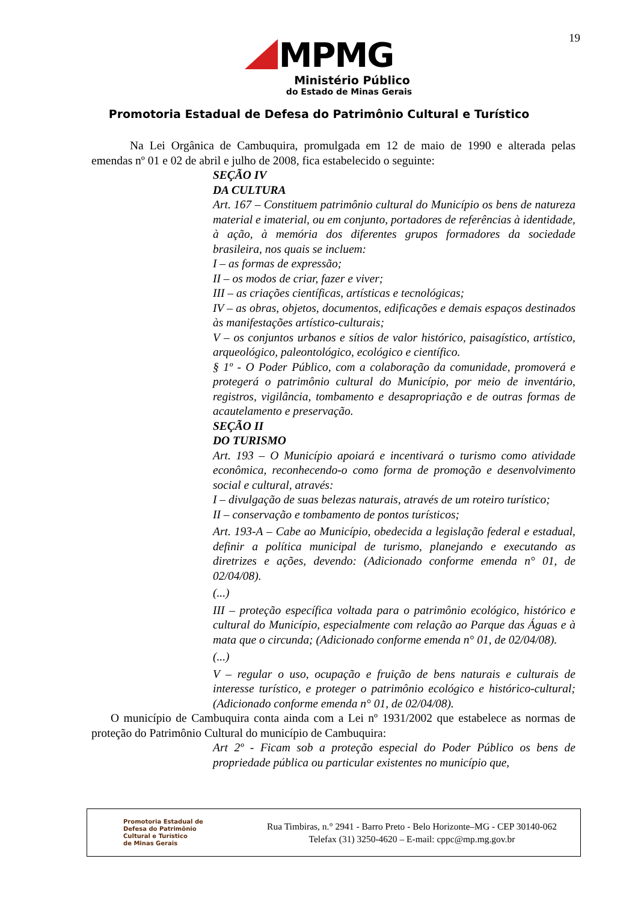19
MPMG
Ministério Público
do Estado de Minas Gerais
Promotoria Estadual de Defesa do Patrimônio Cultural e Turístico
Na Lei Orgânica de Cambuquira, promulgada em 12 de maio de 1990 e alterada pelas emendas nº 01 e 02 de abril e julho de 2008, fica estabelecido o seguinte:
SEÇÃO IV
DA CULTURA
Art. 167 – Constituem patrimônio cultural do Município os bens de natureza material e imaterial, ou em conjunto, portadores de referências à identidade, à ação, à memória dos diferentes grupos formadores da sociedade brasileira, nos quais se incluem:
I – as formas de expressão;
II – os modos de criar, fazer e viver;
III – as criações científicas, artísticas e tecnológicas;
IV – as obras, objetos, documentos, edificações e demais espaços destinados às manifestações artístico-culturais;
V – os conjuntos urbanos e sítios de valor histórico, paisagístico, artístico, arqueológico, paleontológico, ecológico e científico.
§ 1º - O Poder Público, com a colaboração da comunidade, promoverá e protegerá o patrimônio cultural do Município, por meio de inventário, registros, vigilância, tombamento e desapropriação e de outras formas de acautelamento e preservação.
SEÇÃO II
DO TURISMO
Art. 193 – O Município apoiará e incentivará o turismo como atividade econômica, reconhecendo-o como forma de promoção e desenvolvimento social e cultural, através:
I – divulgação de suas belezas naturais, através de um roteiro turístico;
II – conservação e tombamento de pontos turísticos;
Art. 193-A – Cabe ao Município, obedecida a legislação federal e estadual, definir a política municipal de turismo, planejando e executando as diretrizes e ações, devendo: (Adicionado conforme emenda n° 01, de 02/04/08).
(...)
III – proteção específica voltada para o patrimônio ecológico, histórico e cultural do Município, especialmente com relação ao Parque das Águas e à mata que o circunda; (Adicionado conforme emenda n° 01, de 02/04/08).
(...)
V – regular o uso, ocupação e fruição de bens naturais e culturais de interesse turístico, e proteger o patrimônio ecológico e histórico-cultural; (Adicionado conforme emenda n° 01, de 02/04/08).
O município de Cambuquira conta ainda com a Lei nº 1931/2002 que estabelece as normas de proteção do Patrimônio Cultural do município de Cambuquira:
Art 2º - Ficam sob a proteção especial do Poder Público os bens de propriedade pública ou particular existentes no município que,
Promotoria Estadual de
Defesa do Patrimônio
Cultural e Turístico
de Minas Gerais
Rua Timbiras, n.° 2941 - Barro Preto - Belo Horizonte–MG - CEP 30140-062
Telefax (31) 3250-4620 – E-mail: cppc@mp.mg.gov.br